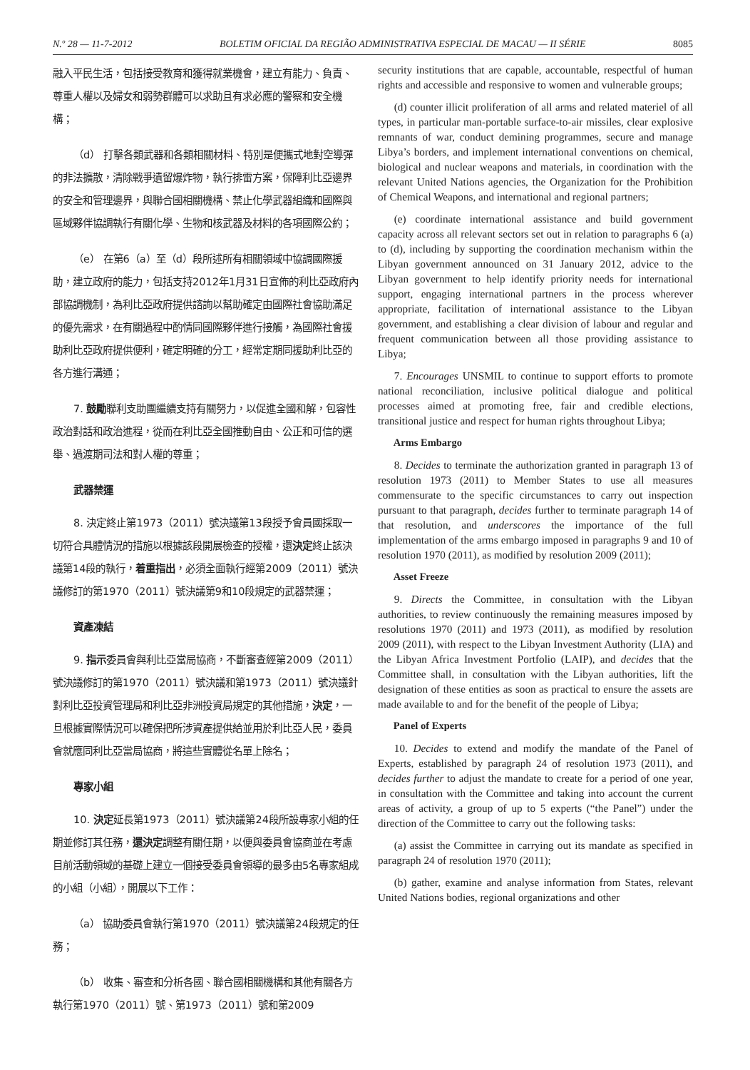N.º 28 — 11-7-2012 BOLETIM OFICIAL DA REGIÃO ADMINISTRATIVA ESPECIAL DE MACAU — II SÉRIE 8085
融入平民生活，包括接受教育和獲得就業機會，建立有能力、負責、尊重人權以及婦女和弱勢群體可以求助且有求必應的警察和安全機構；
（d） 打擊各類武器和各類相關材料、特別是便攜式地對空導彈的非法擴散，清除戰爭遺留爆炸物，執行排雷方案，保障利比亞邊界的安全和管理邊界，與聯合國相關機構、禁止化學武器組織和國際與區域夥伴協調執行有關化學、生物和核武器及材料的各項國際公約；
（e） 在第6（a）至（d）段所述所有相關領域中協調國際援助，建立政府的能力，包括支持2012年1月31日宣佈的利比亞政府內部協調機制，為利比亞政府提供諮詢以幫助確定由國際社會協助滿足的優先需求，在有關過程中酌情同國際夥伴進行接觸，為國際社會援助利比亞政府提供便利，確定明確的分工，經常定期同援助利比亞的各方進行溝通；
7. 鼓勵聯利支助團繼續支持有關努力，以促進全國和解，包容性政治對話和政治進程，從而在利比亞全國推動自由、公正和可信的選舉、過渡期司法和對人權的尊重；
武器禁運
8. 決定終止第1973（2011）號決議第13段授予會員國採取一切符合具體情況的措施以根據該段開展檢查的授權，還決定終止該決議第14段的執行，着重指出，必須全面執行經第2009（2011）號決議修訂的第1970（2011）號決議第9和10段規定的武器禁運；
資產凍結
9. 指示委員會與利比亞當局協商，不斷審查經第2009（2011）號決議修訂的第1970（2011）號決議和第1973（2011）號決議針對利比亞投資管理局和利比亞非洲投資局規定的其他措施，決定，一旦根據實際情況可以確保把所涉資產提供給並用於利比亞人民，委員會就應同利比亞當局協商，將這些實體從名單上除名；
專家小組
10. 決定延長第1973（2011）號決議第24段所設專家小組的任期並修訂其任務，還決定調整有關任期，以便與委員會協商並在考慮目前活動領域的基礎上建立一個接受委員會領導的最多由5名專家組成的小組（小組），開展以下工作：
（a） 協助委員會執行第1970（2011）號決議第24段規定的任務；
（b） 收集、審查和分析各國、聯合國相關機構和其他有關各方執行第1970（2011）號、第1973（2011）號和第2009
security institutions that are capable, accountable, respectful of human rights and accessible and responsive to women and vulnerable groups;
(d) counter illicit proliferation of all arms and related materiel of all types, in particular man-portable surface-to-air missiles, clear explosive remnants of war, conduct demining programmes, secure and manage Libya’s borders, and implement international conventions on chemical, biological and nuclear weapons and materials, in coordination with the relevant United Nations agencies, the Organization for the Prohibition of Chemical Weapons, and international and regional partners;
(e) coordinate international assistance and build government capacity across all relevant sectors set out in relation to paragraphs 6 (a) to (d), including by supporting the coordination mechanism within the Libyan government announced on 31 January 2012, advice to the Libyan government to help identify priority needs for international support, engaging international partners in the process wherever appropriate, facilitation of international assistance to the Libyan government, and establishing a clear division of labour and regular and frequent communication between all those providing assistance to Libya;
7. Encourages UNSMIL to continue to support efforts to promote national reconciliation, inclusive political dialogue and political processes aimed at promoting free, fair and credible elections, transitional justice and respect for human rights throughout Libya;
Arms Embargo
8. Decides to terminate the authorization granted in paragraph 13 of resolution 1973 (2011) to Member States to use all measures commensurate to the specific circumstances to carry out inspection pursuant to that paragraph, decides further to terminate paragraph 14 of that resolution, and underscores the importance of the full implementation of the arms embargo imposed in paragraphs 9 and 10 of resolution 1970 (2011), as modified by resolution 2009 (2011);
Asset Freeze
9. Directs the Committee, in consultation with the Libyan authorities, to review continuously the remaining measures imposed by resolutions 1970 (2011) and 1973 (2011), as modified by resolution 2009 (2011), with respect to the Libyan Investment Authority (LIA) and the Libyan Africa Investment Portfolio (LAIP), and decides that the Committee shall, in consultation with the Libyan authorities, lift the designation of these entities as soon as practical to ensure the assets are made available to and for the benefit of the people of Libya;
Panel of Experts
10. Decides to extend and modify the mandate of the Panel of Experts, established by paragraph 24 of resolution 1973 (2011), and decides further to adjust the mandate to create for a period of one year, in consultation with the Committee and taking into account the current areas of activity, a group of up to 5 experts (“the Panel”) under the direction of the Committee to carry out the following tasks:
(a) assist the Committee in carrying out its mandate as specified in paragraph 24 of resolution 1970 (2011);
(b) gather, examine and analyse information from States, relevant United Nations bodies, regional organizations and other